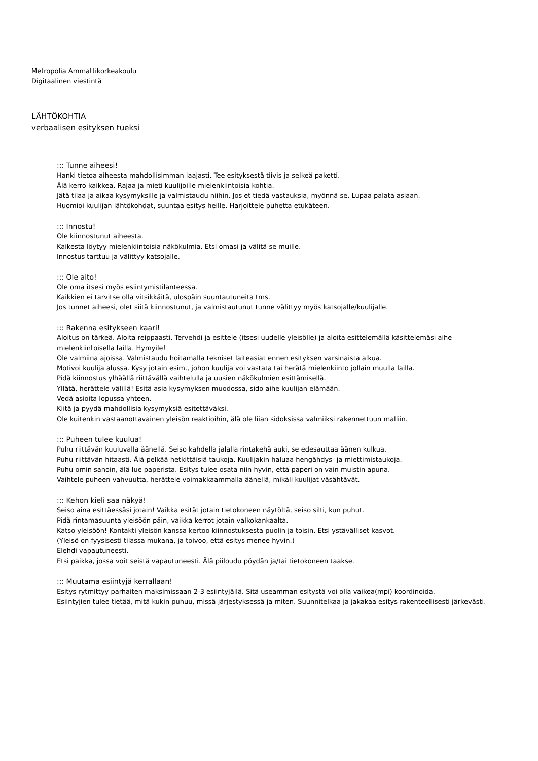Metropolia Ammattikorkeakoulu
Digitaalinen viestintä
LÄHTÖKOHTIA
verbaalisen esityksen tueksi
::: Tunne aiheesi!
Hanki tietoa aiheesta mahdollisimman laajasti. Tee esityksestä tiivis ja selkeä paketti.
Älä kerro kaikkea. Rajaa ja mieti kuulijoille mielenkiintoisia kohtia.
Jätä tilaa ja aikaa kysymyksille ja valmistaudu niihin. Jos et tiedä vastauksia, myönnä se. Lupaa palata asiaan.
Huomioi kuulijan lähtökohdat, suuntaa esitys heille. Harjoittele puhetta etukäteen.
::: Innostu!
Ole kiinnostunut aiheesta.
Kaikesta löytyy mielenkiintoisia näkökulmia. Etsi omasi ja välitä se muille.
Innostus tarttuu ja välittyy katsojalle.
::: Ole aito!
Ole oma itsesi myös esiintymistilanteessa.
Kaikkien ei tarvitse olla vitsikkäitä, ulospäin suuntautuneita tms.
Jos tunnet aiheesi, olet siitä kiinnostunut, ja valmistautunut tunne välittyy myös katsojalle/kuulijalle.
::: Rakenna esitykseen kaari!
Aloitus on tärkeä. Aloita reippaasti. Tervehdi ja esittele (itsesi uudelle yleisölle) ja aloita esittelemällä käsittelemäsi aihe mielenkiintoisella lailla. Hymyile!
Ole valmiina ajoissa. Valmistaudu hoitamalla tekniset laiteasiat ennen esityksen varsinaista alkua.
Motivoi kuulija alussa. Kysy jotain esim., johon kuulija voi vastata tai herätä mielenkiinto jollain muulla lailla.
Pidä kiinnostus ylhäällä riittävällä vaihtelulla ja uusien näkökulmien esittämisellä.
Yllätä, herättele välillä! Esitä asia kysymyksen muodossa, sido aihe kuulijan elämään.
Vedä asioita lopussa yhteen.
Kiitä ja pyydä mahdollisia kysymyksiä esitettäväksi.
Ole kuitenkin vastaanottavainen yleisön reaktioihin, älä ole liian sidoksissa valmiiksi rakennettuun malliin.
::: Puheen tulee kuulua!
Puhu riittävän kuuluvalla äänellä. Seiso kahdella jalalla rintakehä auki, se edesauttaa äänen kulkua.
Puhu riittävän hitaasti. Älä pelkää hetkittäisiä taukoja. Kuulijakin haluaa hengähdys- ja miettimistaukoja.
Puhu omin sanoin, älä lue paperista. Esitys tulee osata niin hyvin, että paperi on vain muistin apuna.
Vaihtele puheen vahvuutta, herättele voimakkaammalla äänellä, mikäli kuulijat väsähtävät.
::: Kehon kieli saa näkyä!
Seiso aina esittäessäsi jotain! Vaikka esität jotain tietokoneen näytöltä, seiso silti, kun puhut.
Pidä rintamasuunta yleisöön päin, vaikka kerrot jotain valkokankaalta.
Katso yleisöön! Kontakti yleisön kanssa kertoo kiinnostuksesta puolin ja toisin. Etsi ystävälliset kasvot.
(Yleisö on fyysisesti tilassa mukana, ja toivoo, että esitys menee hyvin.)
Elehdi vapautuneesti.
Etsi paikka, jossa voit seistä vapautuneesti. Älä piiloudu pöydän ja/tai tietokoneen taakse.
::: Muutama esiintyjä kerrallaan!
Esitys rytmittyy parhaiten maksimissaan 2-3 esiintyjällä. Sitä useamman esitystä voi olla vaikea(mpi) koordinoida.
Esiintyjien tulee tietää, mitä kukin puhuu, missä järjestyksessä ja miten. Suunnitelkaa ja jakakaa esitys rakenteellisesti järkevästi.